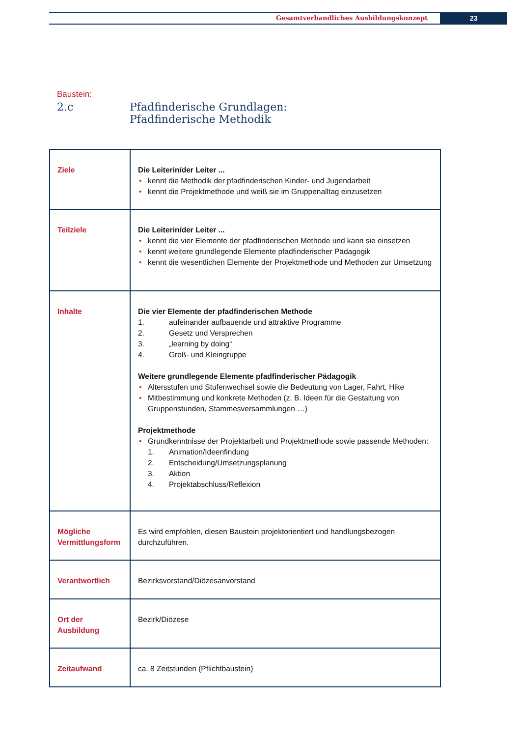Gesamtverbandliches Ausbildungskonzept
23
Baustein:
2.c Pfadfinderische Grundlagen:
Pfadfinderische Methodik
| Ziele | Die Leiterin/der Leiter ... • kennt die Methodik der pfadfinderischen Kinder- und Jugendarbeit • kennt die Projektmethode und weiß sie im Gruppenalltag einzusetzen |
| Teilziele | Die Leiterin/der Leiter ... • kennt die vier Elemente der pfadfinderischen Methode und kann sie einsetzen • kennt weitere grundlegende Elemente pfadfinderischer Pädagogik • kennt die wesentlichen Elemente der Projektmethode und Methoden zur Umsetzung |
| Inhalte | Die vier Elemente der pfadfinderischen Methode 1. aufeinander aufbauende und attraktive Programme 2. Gesetz und Versprechen 3. „learning by doing“ 4. Groß- und Kleingruppe Weitere grundlegende Elemente pfadfinderischer Pädagogik • Altersstufen und Stufenwechsel sowie die Bedeutung von Lager, Fahrt, Hike • Mitbestimmung und konkrete Methoden (z. B. Ideen für die Gestaltung von Gruppenstunden, Stammesversammlungen …) Projektmethode • Grundkenntnisse der Projektarbeit und Projektmethode sowie passende Methoden: 1. Animation/Ideenfindung 2. Entscheidung/Umsetzungsplanung 3. Aktion 4. Projektabschluss/Reflexion |
| Mögliche Vermittlungsform | Es wird empfohlen, diesen Baustein projektorientiert und handlungsbezogen durchzuführen. |
| Verantwortlich | Bezirksvorstand/Diözesanvorstand |
| Ort der Ausbildung | Bezirk/Diözese |
| Zeitaufwand | ca. 8 Zeitstunden (Pflichtbaustein) |